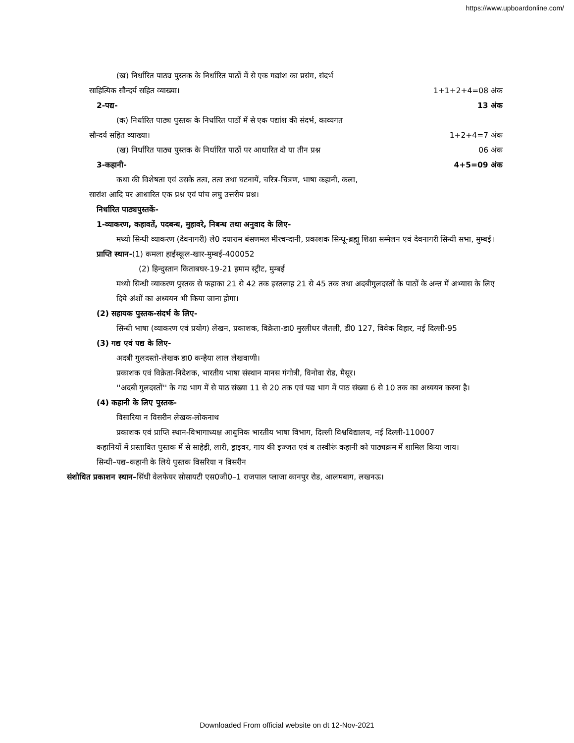https://www.upboardonline.com/
(ख) निर्धारित पाठ्य पुस्तक के निर्धारित पाठों में से एक गद्यांश का प्रसंग, संदर्भ
साहित्यिक सौन्दर्य सहित व्याख्या। 1+1+2+4=08 अंक
2-पद्य- 13 अंक
(क) निर्धारित पाठ्य पुस्तक के निर्धारित पाठों में से एक पद्यांश की संदर्भ, काव्यगत
सौन्दर्य सहित व्याख्या। 1+2+4=7 अंक
(ख) निर्धारित पाठ्य पुस्तक के निर्धारित पाठों पर आधारित दो या तीन प्रश्न 06 अंक
3-कहानी- 4+5=09 अंक
कथा की विशेषता एवं उसके तत्व, तत्व तथा घटनायें, चरित्र-चित्रण, भाषा कहानी, कला,
सारांश आदि पर आधारित एक प्रश्न एवं पांच लघु उत्तरीय प्रश्न।
निर्धारित पाठ्यपुस्तकें-
1-व्याकरण, कहावतें, पदबन्ध, मुहावरे, निबन्ध तथा अनुवाद के लिए-
मथ्यो सिन्धी व्याकरण (देवनागरी) ले0 दयाराम बंसणमल मीरचन्दानी, प्रकाशक सिन्धू-ब्रह्मू शिक्षा सम्मेलन एवं देवनागरी सिन्धी सभा, मुम्बई।
प्राप्ति स्थान-(1) कमला हाईस्कूल-खार-मुम्बई-400052
(2) हिन्दुस्तान किताबघर-19-21 हमाम स्ट्रीट, मुम्बई
मथ्यो सिन्धी व्याकरण पुस्तक से फहाका 21 से 42 तक इस्तलाह 21 से 45 तक तथा अदबीगुलदस्तों के पाठों के अन्त में अभ्यास के लिए दिये अंशों का अध्ययन भी किया जाना होगा।
(2) सहायक पुस्तक-संदर्भ के लिए-
सिन्धी भाषा (व्याकरण एवं प्रयोग) लेखन, प्रकाशक, विक्रेता-डा0 मुरलीधर जैतली, डी0 127, विवेक विहार, नई दिल्ली-95
(3) गद्य एवं पद्य के लिए-
अदबी गुलदस्तो-लेखक डा0 कन्हैया लाल लेखवाणी।
प्रकाशक एवं विक्रेता-निदेशक, भारतीय भाषा संस्थान मानस गंगोत्री, विनोवा रोड, मैसूर।
''अदबी गुलदस्तों'' के गद्य भाग में से पाठ संख्या 11 से 20 तक एवं पद्य भाग में पाठ संख्या 6 से 10 तक का अध्ययन करना है।
(4) कहानी के लिए पुस्तक-
विसारिया न विसरीन लेखक-लोकनाथ
प्रकाशक एवं प्राप्ति स्थान-विभागाध्यक्ष आधुनिक भारतीय भाषा विभाग, दिल्ली विश्वविद्यालय, नई दिल्ली-110007
कहानियों में प्रस्तावित पुस्तक में से साहेड़ी, लारी, ड्राइवर, गाय की इज्जत एवं ब तस्वीरूं कहानी को पाठ्यक्रम में शामिल किया जाय।
सिन्धी–पद्य–कहानी के लिये पुस्तक विसरिया न विसरीन
संशोधित प्रकाशन स्थान–सिंधी वेलफेयर सोसायटी एस0जी0–1 राजपाल प्लाजा कानपुर रोड, आलमबाग, लखनऊ।
Downloaded From official website on dt 12-Nov-2021